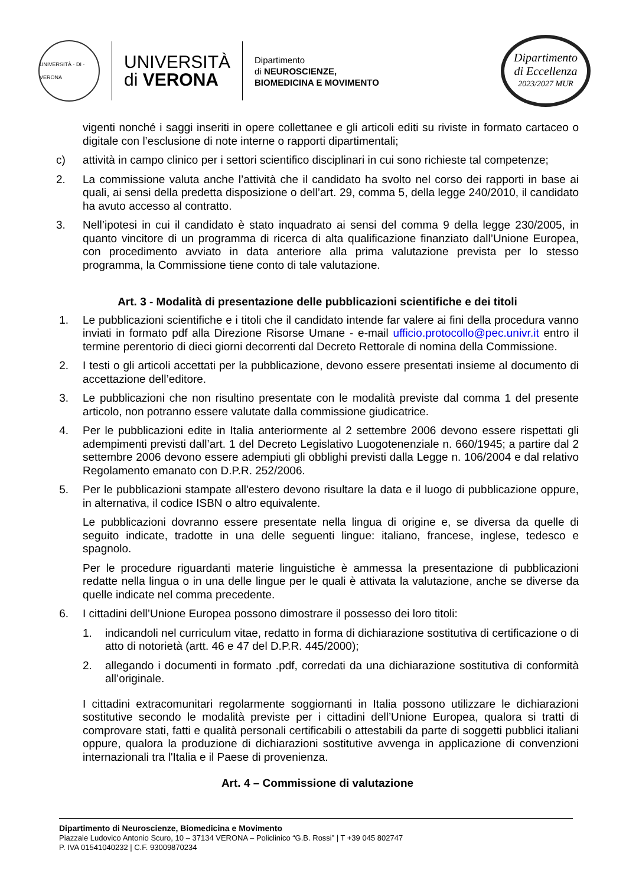UNIVERSITÀ · DI · VERONA
UNIVERSITÀ
di VERONA
Dipartimento
di NEUROSCIENZE,
BIOMEDICINA E MOVIMENTO
Dipartimento
di Eccellenza
2023/2027 MUR
vigenti nonché i saggi inseriti in opere collettanee e gli articoli editi su riviste in formato cartaceo o digitale con l’esclusione di note interne o rapporti dipartimentali;
c) attività in campo clinico per i settori scientifico disciplinari in cui sono richieste tal competenze;
2. La commissione valuta anche l’attività che il candidato ha svolto nel corso dei rapporti in base ai quali, ai sensi della predetta disposizione o dell’art. 29, comma 5, della legge 240/2010, il candidato ha avuto accesso al contratto.
3. Nell’ipotesi in cui il candidato è stato inquadrato ai sensi del comma 9 della legge 230/2005, in quanto vincitore di un programma di ricerca di alta qualificazione finanziato dall’Unione Europea, con procedimento avviato in data anteriore alla prima valutazione prevista per lo stesso programma, la Commissione tiene conto di tale valutazione.
Art. 3 - Modalità di presentazione delle pubblicazioni scientifiche e dei titoli
1. Le pubblicazioni scientifiche e i titoli che il candidato intende far valere ai fini della procedura vanno inviati in formato pdf alla Direzione Risorse Umane - e-mail ufficio.protocollo@pec.univr.it entro il termine perentorio di dieci giorni decorrenti dal Decreto Rettorale di nomina della Commissione.
2. I testi o gli articoli accettati per la pubblicazione, devono essere presentati insieme al documento di accettazione dell’editore.
3. Le pubblicazioni che non risultino presentate con le modalità previste dal comma 1 del presente articolo, non potranno essere valutate dalla commissione giudicatrice.
4. Per le pubblicazioni edite in Italia anteriormente al 2 settembre 2006 devono essere rispettati gli adempimenti previsti dall’art. 1 del Decreto Legislativo Luogotenenziale n. 660/1945; a partire dal 2 settembre 2006 devono essere adempiuti gli obblighi previsti dalla Legge n. 106/2004 e dal relativo Regolamento emanato con D.P.R. 252/2006.
5. Per le pubblicazioni stampate all'estero devono risultare la data e il luogo di pubblicazione oppure, in alternativa, il codice ISBN o altro equivalente.
Le pubblicazioni dovranno essere presentate nella lingua di origine e, se diversa da quelle di seguito indicate, tradotte in una delle seguenti lingue: italiano, francese, inglese, tedesco e spagnolo.
Per le procedure riguardanti materie linguistiche è ammessa la presentazione di pubblicazioni redatte nella lingua o in una delle lingue per le quali è attivata la valutazione, anche se diverse da quelle indicate nel comma precedente.
6. I cittadini dell’Unione Europea possono dimostrare il possesso dei loro titoli:
1. indicandoli nel curriculum vitae, redatto in forma di dichiarazione sostitutiva di certificazione o di atto di notorietà (artt. 46 e 47 del D.P.R. 445/2000);
2. allegando i documenti in formato .pdf, corredati da una dichiarazione sostitutiva di conformità all’originale.
I cittadini extracomunitari regolarmente soggiornanti in Italia possono utilizzare le dichiarazioni sostitutive secondo le modalità previste per i cittadini dell’Unione Europea, qualora si tratti di comprovare stati, fatti e qualità personali certificabili o attestabili da parte di soggetti pubblici italiani oppure, qualora la produzione di dichiarazioni sostitutive avvenga in applicazione di convenzioni internazionali tra l'Italia e il Paese di provenienza.
Art. 4 – Commissione di valutazione
Dipartimento di Neuroscienze, Biomedicina e Movimento
Piazzale Ludovico Antonio Scuro, 10 – 37134 VERONA – Policlinico “G.B. Rossi” | T +39 045 802747
P. IVA 01541040232 | C.F. 93009870234